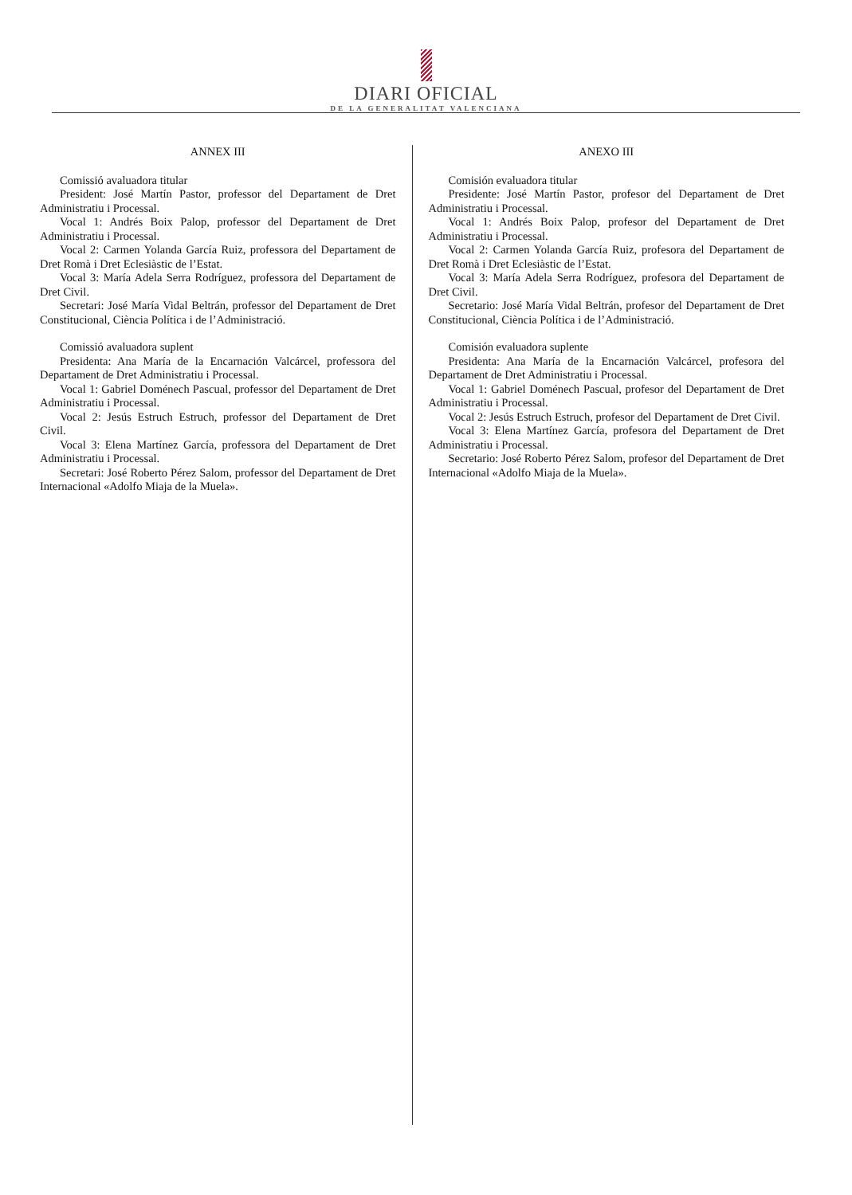DIARI OFICIAL
DE LA GENERALITAT VALENCIANA
ANNEX III
Comissió avaluadora titular
President: José Martín Pastor, professor del Departament de Dret Administratiu i Processal.
Vocal 1: Andrés Boix Palop, professor del Departament de Dret Administratiu i Processal.
Vocal 2: Carmen Yolanda García Ruiz, professora del Departament de Dret Romà i Dret Eclesiàstic de l’Estat.
Vocal 3: María Adela Serra Rodríguez, professora del Departament de Dret Civil.
Secretari: José María Vidal Beltrán, professor del Departament de Dret Constitucional, Ciència Política i de l’Administració.
Comissió avaluadora suplent
Presidenta: Ana María de la Encarnación Valcárcel, professora del Departament de Dret Administratiu i Processal.
Vocal 1: Gabriel Doménech Pascual, professor del Departament de Dret Administratiu i Processal.
Vocal 2: Jesús Estruch Estruch, professor del Departament de Dret Civil.
Vocal 3: Elena Martínez García, professora del Departament de Dret Administratiu i Processal.
Secretari: José Roberto Pérez Salom, professor del Departament de Dret Internacional «Adolfo Miaja de la Muela».
ANEXO III
Comisión evaluadora titular
Presidente: José Martín Pastor, profesor del Departament de Dret Administratiu i Processal.
Vocal 1: Andrés Boix Palop, profesor del Departament de Dret Administratiu i Processal.
Vocal 2: Carmen Yolanda García Ruiz, profesora del Departament de Dret Romà i Dret Eclesiàstic de l’Estat.
Vocal 3: María Adela Serra Rodríguez, profesora del Departament de Dret Civil.
Secretario: José María Vidal Beltrán, profesor del Departament de Dret Constitucional, Ciència Política i de l’Administració.
Comisión evaluadora suplente
Presidenta: Ana María de la Encarnación Valcárcel, profesora del Departament de Dret Administratiu i Processal.
Vocal 1: Gabriel Doménech Pascual, profesor del Departament de Dret Administratiu i Processal.
Vocal 2: Jesús Estruch Estruch, profesor del Departament de Dret Civil.
Vocal 3: Elena Martínez García, profesora del Departament de Dret Administratiu i Processal.
Secretario: José Roberto Pérez Salom, profesor del Departament de Dret Internacional «Adolfo Miaja de la Muela».